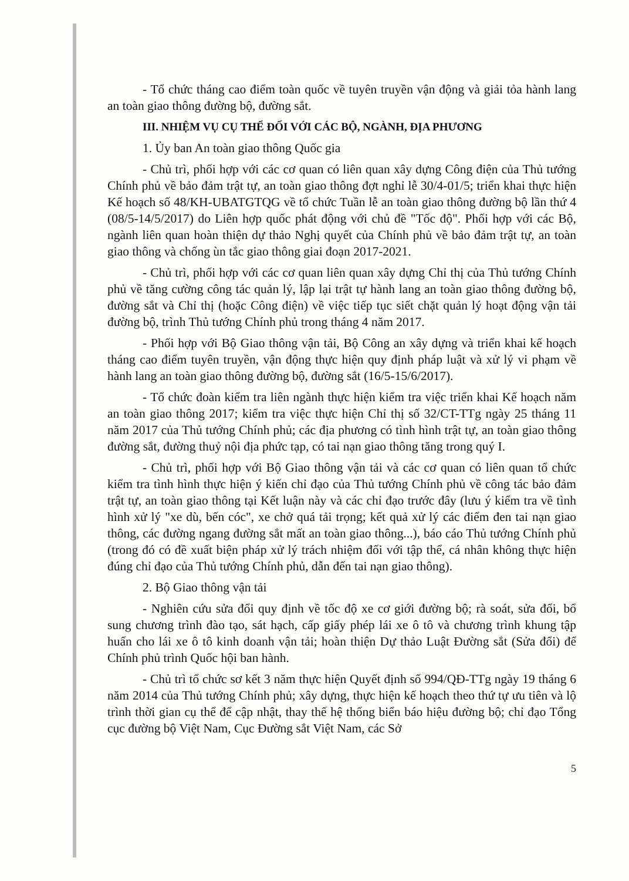- Tổ chức tháng cao điểm toàn quốc về tuyên truyền vận động và giải tỏa hành lang an toàn giao thông đường bộ, đường sắt.
III. NHIỆM VỤ CỤ THỂ ĐỐI VỚI CÁC BỘ, NGÀNH, ĐỊA PHƯƠNG
1. Ủy ban An toàn giao thông Quốc gia
- Chủ trì, phối hợp với các cơ quan có liên quan xây dựng Công điện của Thủ tướng Chính phủ về bảo đảm trật tự, an toàn giao thông đợt nghỉ lễ 30/4-01/5; triển khai thực hiện Kế hoạch số 48/KH-UBATGTQG về tổ chức Tuần lễ an toàn giao thông đường bộ lần thứ 4 (08/5-14/5/2017) do Liên hợp quốc phát động với chủ đề "Tốc độ". Phối hợp với các Bộ, ngành liên quan hoàn thiện dự thảo Nghị quyết của Chính phủ về bảo đảm trật tự, an toàn giao thông và chống ùn tắc giao thông giai đoạn 2017-2021.
- Chủ trì, phối hợp với các cơ quan liên quan xây dựng Chỉ thị của Thủ tướng Chính phủ về tăng cường công tác quản lý, lập lại trật tự hành lang an toàn giao thông đường bộ, đường sắt và Chỉ thị (hoặc Công điện) về việc tiếp tục siết chặt quản lý hoạt động vận tải đường bộ, trình Thủ tướng Chính phủ trong tháng 4 năm 2017.
- Phối hợp với Bộ Giao thông vận tải, Bộ Công an xây dựng và triển khai kế hoạch tháng cao điểm tuyên truyền, vận động thực hiện quy định pháp luật và xử lý vi phạm về hành lang an toàn giao thông đường bộ, đường sắt (16/5-15/6/2017).
- Tổ chức đoàn kiểm tra liên ngành thực hiện kiểm tra việc triển khai Kế hoạch năm an toàn giao thông 2017; kiểm tra việc thực hiện Chỉ thị số 32/CT-TTg ngày 25 tháng 11 năm 2017 của Thủ tướng Chính phủ; các địa phương có tình hình trật tự, an toàn giao thông đường sắt, đường thuỷ nội địa phức tạp, có tai nạn giao thông tăng trong quý I.
- Chủ trì, phối hợp với Bộ Giao thông vận tải và các cơ quan có liên quan tổ chức kiểm tra tình hình thực hiện ý kiến chỉ đạo của Thủ tướng Chính phủ về công tác bảo đảm trật tự, an toàn giao thông tại Kết luận này và các chỉ đạo trước đây (lưu ý kiểm tra về tình hình xử lý "xe dù, bến cóc", xe chở quá tải trọng; kết quả xử lý các điểm đen tai nạn giao thông, các đường ngang đường sắt mất an toàn giao thông...), báo cáo Thủ tướng Chính phủ (trong đó có đề xuất biện pháp xử lý trách nhiệm đối với tập thể, cá nhân không thực hiện đúng chỉ đạo của Thủ tướng Chính phủ, dẫn đến tai nạn giao thông).
2. Bộ Giao thông vận tải
- Nghiên cứu sửa đổi quy định về tốc độ xe cơ giới đường bộ; rà soát, sửa đổi, bổ sung chương trình đào tạo, sát hạch, cấp giấy phép lái xe ô tô và chương trình khung tập huấn cho lái xe ô tô kinh doanh vận tải; hoàn thiện Dự thảo Luật Đường sắt (Sửa đổi) để Chính phủ trình Quốc hội ban hành.
- Chủ trì tổ chức sơ kết 3 năm thực hiện Quyết định số 994/QĐ-TTg ngày 19 tháng 6 năm 2014 của Thủ tướng Chính phủ; xây dựng, thực hiện kế hoạch theo thứ tự ưu tiên và lộ trình thời gian cụ thể để cập nhật, thay thế hệ thống biển báo hiệu đường bộ; chỉ đạo Tổng cục đường bộ Việt Nam, Cục Đường sắt Việt Nam, các Sở
5